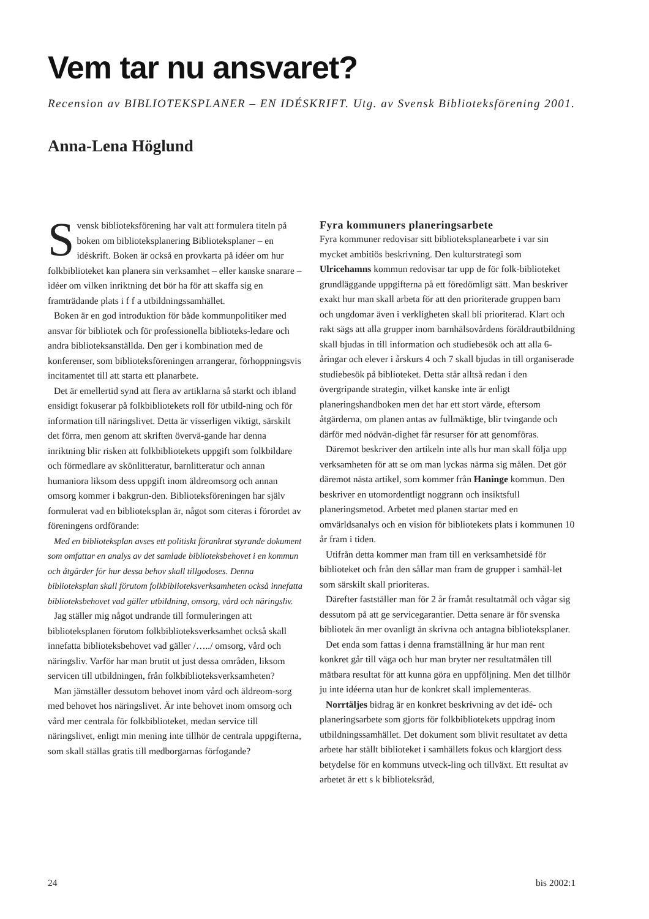Vem tar nu ansvaret?
Recension av BIBLIOTEKSPLANER – EN IDÉSKRIFT. Utg. av Svensk Biblioteksförening 2001.
Anna-Lena Höglund
Svensk biblioteksförening har valt att formulera titeln på boken om biblioteksplanering Biblioteksplaner – en idéskrift. Boken är också en provkarta på idéer om hur folkbiblioteket kan planera sin verksamhet – eller kanske snarare – idéer om vilken inriktning det bör ha för att skaffa sig en framträdande plats i f f a utbildningssamhället.
Boken är en god introduktion för både kommunpolitiker med ansvar för bibliotek och för professionella biblioteks-ledare och andra biblioteksanställda. Den ger i kombination med de konferenser, som biblioteksföreningen arrangerar, förhoppningsvis incitamentet till att starta ett planarbete.
Det är emellertid synd att flera av artiklarna så starkt och ibland ensidigt fokuserar på folkbibliotekets roll för utbild-ning och för information till näringslivet. Detta är visserligen viktigt, särskilt det förra, men genom att skriften övervä-gande har denna inriktning blir risken att folkbibliotekets uppgift som folkbildare och förmedlare av skönlitteratur, barnlitteratur och annan humaniora liksom dess uppgift inom äldreomsorg och annan omsorg kommer i bakgrun-den. Biblioteksföreningen har själv formulerat vad en biblioteksplan är, något som citeras i förordet av föreningens ordförande:
Med en biblioteksplan avses ett politiskt förankrat styrande dokument som omfattar en analys av det samlade biblioteksbehovet i en kommun och åtgärder för hur dessa behov skall tillgodoses. Denna biblioteksplan skall förutom folkbiblioteksverksamheten också innefatta biblioteksbehovet vad gäller utbildning, omsorg, vård och näringsliv.
Jag ställer mig något undrande till formuleringen att biblioteksplanen förutom folkbiblioteksverksamhet också skall innefatta biblioteksbehovet vad gäller /…../ omsorg, vård och näringsliv. Varför har man brutit ut just dessa områden, liksom servicen till utbildningen, från folkbiblioteksverksamheten?
Man jämställer dessutom behovet inom vård och äldreom-sorg med behovet hos näringslivet. Är inte behovet inom omsorg och vård mer centrala för folkbiblioteket, medan service till näringslivet, enligt min mening inte tillhör de centrala uppgifterna, som skall ställas gratis till medborgarnas förfogande?
Fyra kommuners planeringsarbete
Fyra kommuner redovisar sitt biblioteksplanearbete i var sin mycket ambitiös beskrivning. Den kulturstrategi som Ulricehamns kommun redovisar tar upp de för folk-biblioteket grundläggande uppgifterna på ett föredömligt sätt. Man beskriver exakt hur man skall arbeta för att den prioriterade gruppen barn och ungdomar även i verkligheten skall bli prioriterad. Klart och rakt sägs att alla grupper inom barnhälsovårdens föräldrautbildning skall bjudas in till information och studiebesök och att alla 6-åringar och elever i årskurs 4 och 7 skall bjudas in till organiserade studiebesök på biblioteket. Detta står alltså redan i den övergripande strategin, vilket kanske inte är enligt planeringshandboken men det har ett stort värde, eftersom åtgärderna, om planen antas av fullmäktige, blir tvingande och därför med nödvän-dighet får resurser för att genomföras.
Däremot beskriver den artikeln inte alls hur man skall följa upp verksamheten för att se om man lyckas närma sig målen. Det gör däremot nästa artikel, som kommer från Haninge kommun. Den beskriver en utomordentligt noggrann och insiktsfull planeringsmetod. Arbetet med planen startar med en omvärldsanalys och en vision för bibliotekets plats i kommunen 10 år fram i tiden.
Utifrån detta kommer man fram till en verksamhetsidé för biblioteket och från den sållar man fram de grupper i samhäl-let som särskilt skall prioriteras.
Därefter fastställer man för 2 år framåt resultatmål och vågar sig dessutom på att ge servicegarantier. Detta senare är för svenska bibliotek än mer ovanligt än skrivna och antagna biblioteksplaner.
Det enda som fattas i denna framställning är hur man rent konkret går till väga och hur man bryter ner resultatmålen till mätbara resultat för att kunna göra en uppföljning. Men det tillhör ju inte idéerna utan hur de konkret skall implementeras.
Norrtäljes bidrag är en konkret beskrivning av det idé- och planeringsarbete som gjorts för folkbibliotekets uppdrag inom utbildningssamhället. Det dokument som blivit resultatet av detta arbete har ställt biblioteket i samhällets fokus och klargjort dess betydelse för en kommuns utveck-ling och tillväxt. Ett resultat av arbetet är ett s k biblioteksråd,
24 bis 2002:1